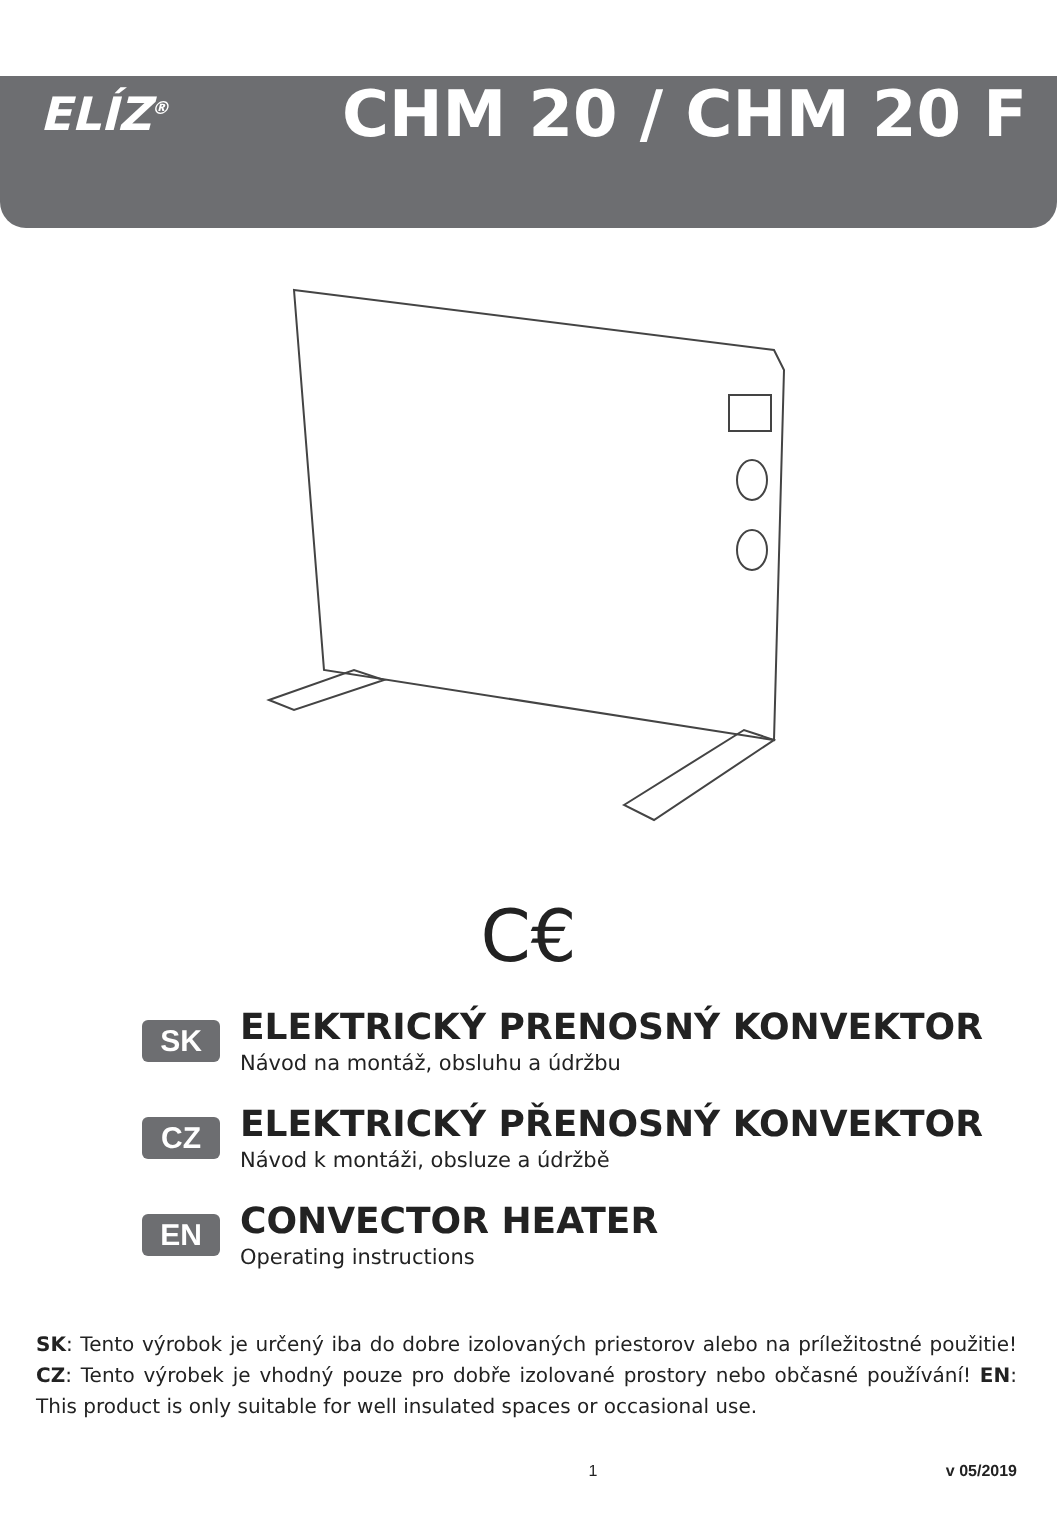ELÍZ<sup>®</sup>
CHM 20 / CHM 20 F
C€
SK
ELEKTRICKÝ PRENOSNÝ KONVEKTOR
Návod na montáž, obsluhu a údržbu
CZ
ELEKTRICKÝ PŘENOSNÝ KONVEKTOR
Návod k montáži, obsluze a údržbě
EN
CONVECTOR HEATER
Operating instructions
SK: Tento výrobok je určený iba do dobre izolovaných priestorov alebo na príležitostné použitie! CZ: Tento výrobek je vhodný pouze pro dobře izolované prostory nebo občasné používání! EN: This product is only suitable for well insulated spaces or occasional use.
1 v 05/2019